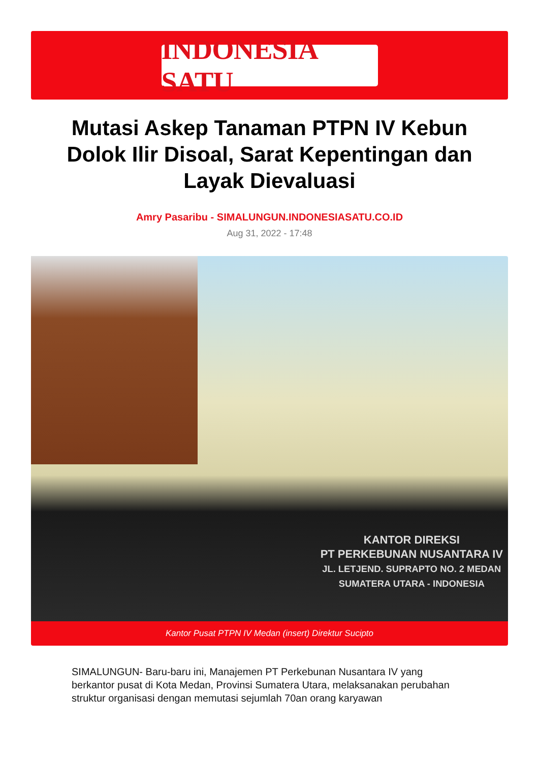INDONESIA SATU
Mutasi Askep Tanaman PTPN IV Kebun Dolok Ilir Disoal, Sarat Kepentingan dan Layak Dievaluasi
Amry Pasaribu - SIMALUNGUN.INDONESIASATU.CO.ID
Aug 31, 2022 - 17:48
KANTOR DIREKSI
PT PERKEBUNAN NUSANTARA IV
JL. LETJEND. SUPRAPTO NO. 2 MEDAN
SUMATERA UTARA - INDONESIA
Kantor Pusat PTPN IV Medan (insert) Direktur Sucipto
SIMALUNGUN- Baru-baru ini, Manajemen PT Perkebunan Nusantara IV yang berkantor pusat di Kota Medan, Provinsi Sumatera Utara, melaksanakan perubahan struktur organisasi dengan memutasi sejumlah 70an orang karyawan